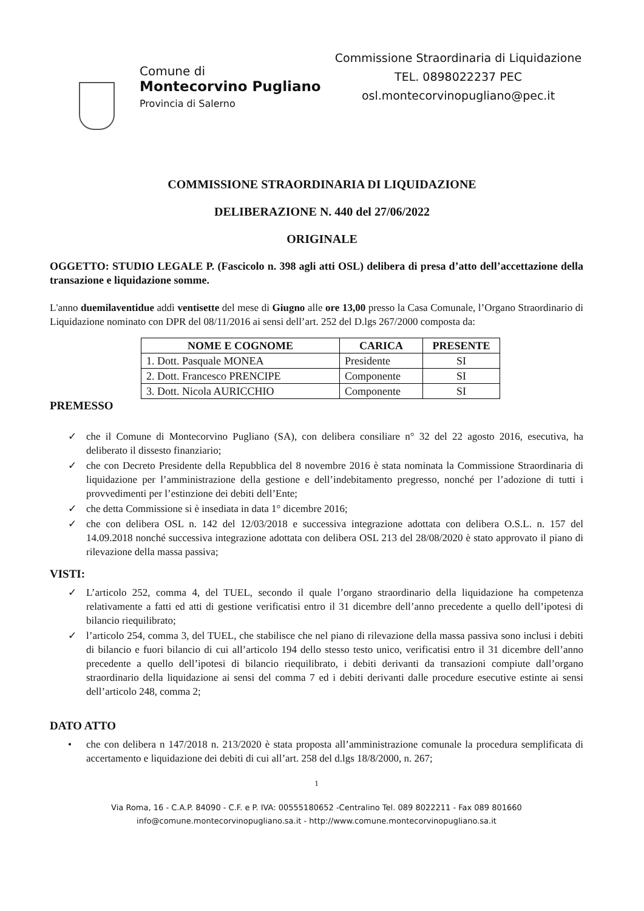Comune di
Montecorvino Pugliano
Provincia di Salerno
Commissione Straordinaria di Liquidazione
TEL. 0898022237 PEC
osl.montecorvinopugliano@pec.it
COMMISSIONE STRAORDINARIA DI LIQUIDAZIONE
DELIBERAZIONE N. 440 del 27/06/2022
ORIGINALE
OGGETTO: STUDIO LEGALE P. (Fascicolo n. 398 agli atti OSL) delibera di presa d’atto dell’accettazione della transazione e liquidazione somme.
L'anno duemilaventidue addì ventisette del mese di Giugno alle ore 13,00 presso la Casa Comunale, l’Organo Straordinario di Liquidazione nominato con DPR del 08/11/2016 ai sensi dell’art. 252 del D.lgs 267/2000 composta da:
| NOME E COGNOME | CARICA | PRESENTE |
| --- | --- | --- |
| 1. Dott. Pasquale MONEA | Presidente | SI |
| 2. Dott. Francesco PRENCIPE | Componente | SI |
| 3. Dott. Nicola AURICCHIO | Componente | SI |
PREMESSO
✓ che il Comune di Montecorvino Pugliano (SA), con delibera consiliare n° 32 del 22 agosto 2016, esecutiva, ha deliberato il dissesto finanziario;
✓ che con Decreto Presidente della Repubblica del 8 novembre 2016 è stata nominata la Commissione Straordinaria di liquidazione per l’amministrazione della gestione e dell’indebitamento pregresso, nonché per l’adozione di tutti i provvedimenti per l’estinzione dei debiti dell’Ente;
✓ che detta Commissione si è insediata in data 1° dicembre 2016;
✓ che con delibera OSL n. 142 del 12/03/2018 e successiva integrazione adottata con delibera O.S.L. n. 157 del 14.09.2018 nonché successiva integrazione adottata con delibera OSL 213 del 28/08/2020 è stato approvato il piano di rilevazione della massa passiva;
VISTI:
✓ L’articolo 252, comma 4, del TUEL, secondo il quale l’organo straordinario della liquidazione ha competenza relativamente a fatti ed atti di gestione verificatisi entro il 31 dicembre dell’anno precedente a quello dell’ipotesi di bilancio riequilibrato;
✓ l’articolo 254, comma 3, del TUEL, che stabilisce che nel piano di rilevazione della massa passiva sono inclusi i debiti di bilancio e fuori bilancio di cui all’articolo 194 dello stesso testo unico, verificatisi entro il 31 dicembre dell’anno precedente a quello dell’ipotesi di bilancio riequilibrato, i debiti derivanti da transazioni compiute dall’organo straordinario della liquidazione ai sensi del comma 7 ed i debiti derivanti dalle procedure esecutive estinte ai sensi dell’articolo 248, comma 2;
DATO ATTO
• che con delibera n 147/2018 n. 213/2020 è stata proposta all’amministrazione comunale la procedura semplificata di accertamento e liquidazione dei debiti di cui all’art. 258 del d.lgs 18/8/2000, n. 267;
1
Via Roma, 16 - C.A.P. 84090 - C.F. e P. IVA: 00555180652 -Centralino Tel. 089 8022211 - Fax 089 801660
info@comune.montecorvinopugliano.sa.it - http://www.comune.montecorvinopugliano.sa.it